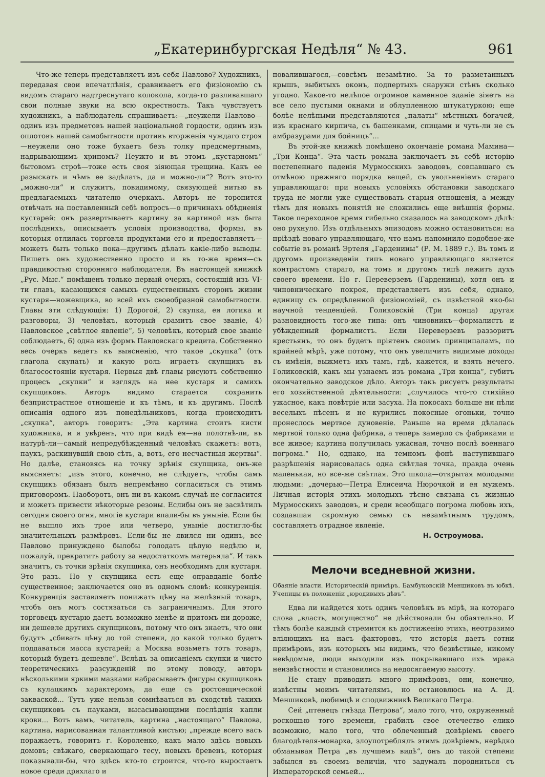„Екатеринбургская Недѣля“ № 43. 961
Что-же теперь представляетъ изъ себя Павлово? Художникъ, передавая свои впечатлѣнія, сравниваетъ его физіономію съ видомъ стараго надтреснутаго колокола, когда-то разливавшаго свои полные звуки на всю окрестность. Такъ чувствуетъ художникъ, а наблюдатель спрашиваетъ:—„неужели Павлово—одинъ изъ предметовъ нашей національной гордости, одинъ изъ оплотовъ нашей самобытности противъ вторженія чуждаго строя—неужели оно тоже бухаетъ безъ толку предсмертнымъ, надрывающимъ хрипомъ? Неужто и въ этомъ „кустарномъ“ бытовомъ строѣ—тоже есть своя зіяющая трещина. Какъ ее разыскать и чѣмъ ее задѣлать, да и можно-ли“? Вотъ это-то „можно-ли“ и служитъ, повидимому, связующей нитью въ предлагаемыхъ читателю очеркахъ. Авторъ не торопится отвѣчать на поставленный себѣ вопросъ—о причинахъ обѣдненія кустарей: онъ развертываетъ картину за картиной изъ быта послѣднихъ, описываетъ условія производства, формы, въ которыя отлилась торговля продуктами его и предоставляетъ—можетъ быть только пока—другимъ дѣлать какіе-либо выводы. Пишетъ онъ художественно просто и въ то-же время—съ правдивостью сторонняго наблюдателя. Въ настоящей книжкѣ „Рус. Мыс.“ помѣщенъ только первый очеркъ, состоящій изъ VI-ти главъ, касающихся самыхъ существенныхъ сторонъ жизни кустаря—ножевщика, во всей ихъ своеобразной самобытности. Главы эти слѣдующія: 1) Дорогой, 2) скупка, ея логика и разговоры, 3) человѣкъ, который срамитъ свое званіе, 4) Павловское „свѣтлое явленіе“, 5) человѣкъ, который свое званіе соблюдаетъ, 6) одна изъ формъ Павловскаго кредита. Собственно весь очеркъ ведетъ къ выясненію, что такое „скупка“ (отъ глагола скупать) и какую роль играетъ скупщикъ въ благосостояніи кустаря. Первыя двѣ главы рисуютъ собственно процесъ „скупки“ и взглядъ на нее кустаря и самихъ скупщиковъ. Авторъ видимо старается сохранить безпристрастное отношеніе и къ тѣмъ, и къ другимъ. Послѣ описанія одного изъ понедѣльниковъ, когда происходитъ „скупка“, авторъ говоритъ: „Эта картина стоитъ кисти художника, и я увѣренъ, что при видѣ ея—на полотнѣ-ли, въ натурѣ-ли—самый непредубѣжденный человѣкъ скажетъ: вотъ, паукъ, раскинувшій свою сѣть, а, вотъ, его несчастныя жертвы“. Но далѣе, становясь на точку зрѣнія скупщика, онъ-же выясняетъ: „изъ этого, конечно, не слѣдуетъ, чтобы самъ скупщикъ обязанъ былъ непремѣнно согласиться съ этимъ приговоромъ. Наоборотъ, онъ ни въ какомъ случаѣ не согласится и можетъ привести нѣкоторые резоны. Еслибы онъ не засвѣтилъ сегодня своего огня, многіе кустари впали-бы въ уныніе. Если бы не вышло ихъ трое или четверо, уныніе достигло-бы значительныхъ размѣровъ. Если-бы не явился ни одинъ, все Павлово принуждено былобы голодать цѣлую недѣлю и, пожалуй, прекратить работу за недостаткомъ матерьяла“. И такъ значитъ, съ точки зрѣнія скупщика, онъ необходимъ для кустаря. Это разъ. Но у скупщика есть еще оправданіе болѣе существенное; заключается оно въ одномъ словѣ: конкуренція. Конкуренція заставляетъ понижать цѣну на желѣзный товаръ, чтобъ онъ могъ состязаться съ заграничнымъ. Для этого торговецъ кустарю даетъ возможно менѣе и притомъ ни дороже, ни дешевле другихъ скупщиковъ, потому что онъ знаетъ, что они будутъ „сбивать цѣну до той степени, до какой только будетъ поддаваться масса кустарей; а Москва возьметъ тотъ товаръ, который будетъ дешевле“. Вслѣдъ за описаніемъ скупки и чисто теоретическихъ разсужденій по этому поводу, авторъ нѣсколькими яркими мазками набрасываетъ фигуры скупщиковъ съ кулацкимъ характеромъ, да еще съ ростовщической закваской... Тутъ уже нельзя сомнѣваться въ сходствѣ такихъ скупщиковъ съ пауками, высасывающими послѣднія капли крови... Вотъ вамъ, читатель, картина „настоящаго“ Павлова, картина, нарисованная талантливой кистью; „прежде всего васъ поражаетъ, говоритъ г. Короленко, какъ мало здѣсь новыхъ домовъ; свѣжаго, сверкающаго тесу, новыхъ бревенъ, которыя показывали-бы, что здѣсь кто-то строится, что-то выростаетъ новое среди дряхлаго и
повалившагося,—совсѣмъ незамѣтно. За то разметанныхъ крышъ, выбитыхъ оконъ, подпертыхъ снаружи стѣнъ сколько угодно. Какое-то нелѣпое огромное каменное зданіе зіяетъ на все село пустыми окнами и облупленною штукатуркою; еще болѣе нелѣпыми представляются „палаты“ мѣстныхъ богачей, изъ краснаго кирпича, съ башенками, спицами и чуть-ли не съ амбразурами для бойницъ“...
Въ этой-же книжкѣ помѣщено окончаніе романа Мамина—„Три Конца“. Эта часть романа заключаетъ въ себѣ исторію постепеннаго паденія Мурмосскихъ заводовъ, совпавшаго съ отмѣною прежняго порядка вещей, съ увольненіемъ стараго управляющаго: при новыхъ условіяхъ обстановки заводскаго труда не могли уже существовать старыя отношенія, а между тѣмъ для новыхъ понятій не сложились еще внѣшнія формы. Такое переходное время гибельно сказалось на заводскомъ дѣлѣ: оно рухнуло. Изъ отдѣльныхъ эпизодовъ можно остановиться: на пріѣздѣ новаго управляющаго, что намъ напомнило подобное-же событіе въ романѣ Эртеля „Гарденины“ (Р. М. 1889 г.). Въ томъ и другомъ произведеніи типъ новаго управляющаго является контрастомъ стараго, на томъ и другомъ типѣ лежитъ духъ своего времени. Но г. Переверзевъ (Гарденины), хотя онъ и чиновническаго покроя, представляетъ изъ себя, однако, единицу съ опредѣленной физіономіей, съ извѣстной яко-бы научной тенденціей. Голиковскій (Три конца) другая разновидность того-же типа: онъ чиновникъ—формалистъ и убѣжденный формалистъ. Если Переверзевъ раззоритъ крестьянъ, то онъ будетъ пріятенъ своимъ принципаламъ, по крайней мѣрѣ, уже потому, что онъ увеличитъ видимые доходы съ имѣнія, выжметъ ихъ тамъ, гдѣ, кажется, и взять нечего. Голиковскій, какъ мы узнаемъ изъ романа „Три конца“, губитъ окончательно заводское дѣло. Авторъ такъ рисуетъ результаты его хозяйственной дѣятельности: „случилось что-то стихійно ужасное, какъ повѣтріе или засуха. На покосахъ больше ни пѣли веселыхъ пѣсенъ и не курились покосные огоньки, точно пронеслось мертвое дуновеніе. Раньше на время дѣлалась мертвой только одна фабрика, а теперь замерло съ фабриками и все живое; картина получилась ужасная, точно послѣ военнаго погрома.“ Но, однако, на темномъ фонѣ наступившаго разрѣшенія нарисовалась одна свѣтлая точка, правда очень маленькая, но все-же свѣтлая. Это школа—открытая молодыми людьми: „дочерью—Петра Елисеича Нюрочкой и ея мужемъ. Личная исторія этихъ молодыхъ тѣсно связана съ жизнью Мурмосскихъ заводовъ, и среди всеобщаго погрома любовь ихъ, создавшая скромную семью съ незамѣтнымъ трудомъ, составляетъ отрадное явленіе.
Н. Остроумова.
Мелочи вседневной жизни.
Обаяніе власти. Историческій примѣръ. Бамбуковскій Меншиковъ въ юбкѣ. Ученицы въ положеніи „юродивыхъ дѣвъ“.
Едва ли найдется хоть одинъ человѣкъ въ мірѣ, на котораго слова „власть, могущество“ не дѣйствовали бы обаятельно. И тѣмъ болѣе каждый стремится къ достиженію этихъ, неотразимо вліяющихъ на насъ факторовъ, что исторія даетъ сотни примѣровъ, изъ которыхъ мы видимъ, что безвѣстные, никому невѣдомые, люди выходили изъ покрывавшаго ихъ мрака неизвѣстности и становились на недосягаемую высоту.
Не стану приводить много примѣровъ, они, конечно, извѣстны моимъ читателямъ, но остановлюсь на А. Д. Меншиковѣ, любимцѣ и сподвижникѣ Великаго Петра.
Сей „птенецъ гнѣзда Петрова“, мало того, что, окруженный роскошью того времени, грабилъ свое отечество елико возможно, мало того, что облеченный довѣріемъ своего благодѣтеля-монарха, злоупотреблялъ этимъ довѣріемъ, нерѣдко обманывая Петра „въ лучшемъ видѣ“, онъ до такой степени забылся въ своемъ величіи, что задумалъ породниться съ Императорской семьей...